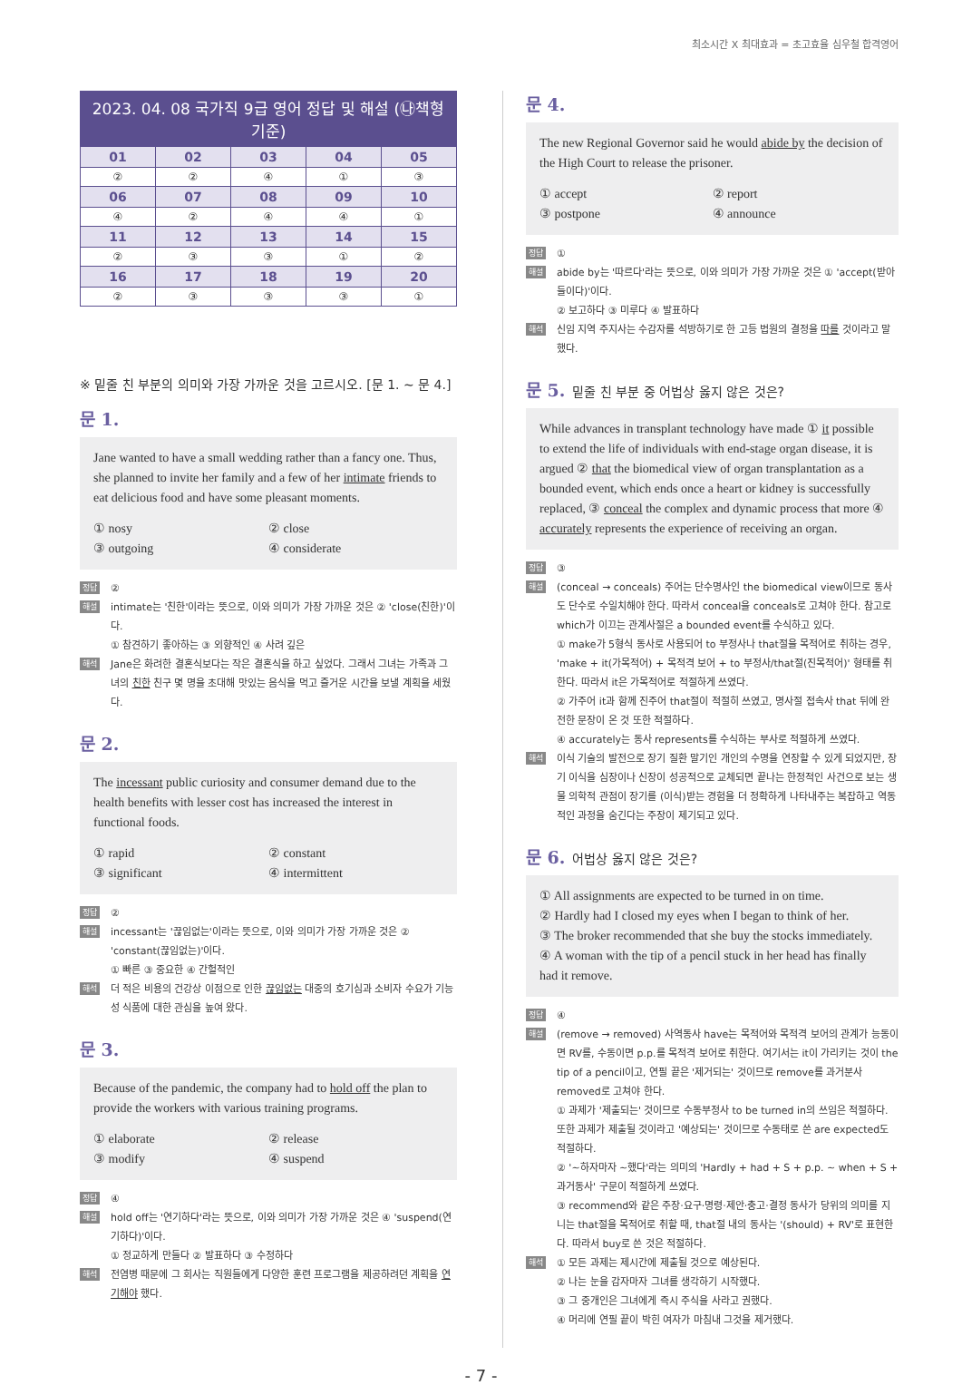최소시간 X 최대효과 = 초고효율 심우철 합격영어
| 2023. 04. 08 국가직 9급 영어 정답 및 해설 (㉯책형 기준) | | | | |
| --- | --- | --- | --- | --- |
| 01 | 02 | 03 | 04 | 05 |
| ② | ② | ④ | ① | ③ |
| 06 | 07 | 08 | 09 | 10 |
| ④ | ② | ④ | ④ | ① |
| 11 | 12 | 13 | 14 | 15 |
| ② | ③ | ③ | ① | ② |
| 16 | 17 | 18 | 19 | 20 |
| ② | ③ | ③ | ③ | ① |
※ 밑줄 친 부분의 의미와 가장 가까운 것을 고르시오. [문 1. ~ 문 4.]
문 1.
Jane wanted to have a small wedding rather than a fancy one. Thus, she planned to invite her family and a few of her intimate friends to eat delicious food and have some pleasant moments.
① nosy ② close ③ outgoing ④ considerate
정답 ②
해설 intimate는 '친한'이라는 뜻으로, 이와 의미가 가장 가까운 것은 ② 'close(친한)'이다.
① 참견하기 좋아하는 ③ 외향적인 ④ 사려 깊은
해석 Jane은 화려한 결혼식보다는 작은 결혼식을 하고 싶었다. 그래서 그녀는 가족과 그녀의 친한 친구 몇 명을 초대해 맛있는 음식을 먹고 즐거운 시간을 보낼 계획을 세웠다.
문 2.
The incessant public curiosity and consumer demand due to the health benefits with lesser cost has increased the interest in functional foods.
① rapid ② constant ③ significant ④ intermittent
정답 ②
해설 incessant는 '끊임없는'이라는 뜻으로, 이와 의미가 가장 가까운 것은 ② 'constant(끊임없는)'이다.
① 빠른 ③ 중요한 ④ 간헐적인
해석 더 적은 비용의 건강상 이점으로 인한 끊임없는 대중의 호기심과 소비자 수요가 기능성 식품에 대한 관심을 높여 왔다.
문 3.
Because of the pandemic, the company had to hold off the plan to provide the workers with various training programs.
① elaborate ② release ③ modify ④ suspend
정답 ④
해설 hold off는 '연기하다'라는 뜻으로, 이와 의미가 가장 가까운 것은 ④ 'suspend(연기하다)'이다.
① 정교하게 만들다 ② 발표하다 ③ 수정하다
해석 전염병 때문에 그 회사는 직원들에게 다양한 훈련 프로그램을 제공하려던 계획을 연기해야 했다.
문 4.
The new Regional Governor said he would abide by the decision of the High Court to release the prisoner.
① accept ② report ③ postpone ④ announce
정답 ①
해설 abide by는 '따르다'라는 뜻으로, 이와 의미가 가장 가까운 것은 ① 'accept(받아들이다)'이다.
② 보고하다 ③ 미루다 ④ 발표하다
해석 신임 지역 주지사는 수감자를 석방하기로 한 고등 법원의 결정을 따를 것이라고 말했다.
문 5. 밑줄 친 부분 중 어법상 옳지 않은 것은?
While advances in transplant technology have made ① it possible to extend the life of individuals with end-stage organ disease, it is argued ② that the biomedical view of organ transplantation as a bounded event, which ends once a heart or kidney is successfully replaced, ③ conceal the complex and dynamic process that more ④ accurately represents the experience of receiving an organ.
정답 ③
해설 (conceal → conceals) 주어는 단수명사인 the biomedical view이므로 동사도 단수로 수일치해야 한다. 따라서 conceal을 conceals로 고쳐야 한다. 참고로 which가 이끄는 관계사절은 a bounded event를 수식하고 있다.
① make가 5형식 동사로 사용되어 to 부정사나 that절을 목적어로 취하는 경우, 'make + it(가목적어) + 목적격 보어 + to 부정사/that절(진목적어)' 형태를 취한다. 따라서 it은 가목적어로 적절하게 쓰였다.
② 가주어 it과 함께 진주어 that절이 적절히 쓰였고, 명사절 접속사 that 뒤에 완전한 문장이 온 것 또한 적절하다.
④ accurately는 동사 represents를 수식하는 부사로 적절하게 쓰였다.
해석 이식 기술의 발전으로 장기 질환 말기인 개인의 수명을 연장할 수 있게 되었지만, 장기 이식을 심장이나 신장이 성공적으로 교체되면 끝나는 한정적인 사건으로 보는 생물 의학적 관점이 장기를 (이식)받는 경험을 더 정확하게 나타내주는 복잡하고 역동적인 과정을 숨긴다는 주장이 제기되고 있다.
문 6. 어법상 옳지 않은 것은?
① All assignments are expected to be turned in on time.
② Hardly had I closed my eyes when I began to think of her.
③ The broker recommended that she buy the stocks immediately.
④ A woman with the tip of a pencil stuck in her head has finally had it remove.
정답 ④
해설 (remove → removed) 사역동사 have는 목적어와 목적격 보어의 관계가 능동이면 RV를, 수동이면 p.p.를 목적격 보어로 취한다. 여기서는 it이 가리키는 것이 the tip of a pencil이고, 연필 끝은 '제거되는' 것이므로 remove를 과거분사 removed로 고쳐야 한다.
① 과제가 '제출되는' 것이므로 수동부정사 to be turned in의 쓰임은 적절하다. 또한 과제가 제출될 것이라고 '예상되는' 것이므로 수동태로 쓴 are expected도 적절하다.
② '~하자마자 ~했다'라는 의미의 'Hardly + had + S + p.p. ~ when + S + 과거동사' 구문이 적절하게 쓰였다.
③ recommend와 같은 주장·요구·명령·제안·충고·결정 동사가 당위의 의미를 지니는 that절을 목적어로 취할 때, that절 내의 동사는 '(should) + RV'로 표현한다. 따라서 buy로 쓴 것은 적절하다.
해석 ① 모든 과제는 제시간에 제출될 것으로 예상된다.
② 나는 눈을 감자마자 그녀를 생각하기 시작했다.
③ 그 중개인은 그녀에게 즉시 주식을 사라고 권했다.
④ 머리에 연필 끝이 박힌 여자가 마침내 그것을 제거했다.
- 7 -